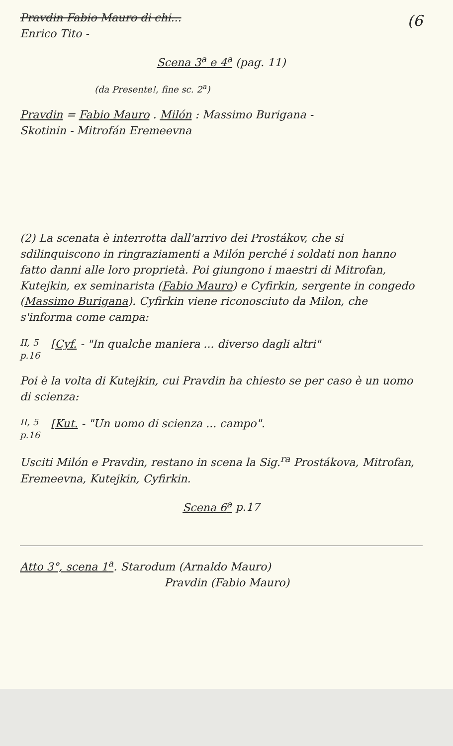Pravdin Fabio Mauro di chi...
Enrico Tito -
(6
Scena 3<sup>a</sup> e 4<sup>a</sup> (pag. 11)
(da Presente!, fine sc. 2<sup>a</sup>)
Pravdin = Fabio Mauro . Milón : Massimo Burigana -
Skotinin - Mitrofán Eremeevna
(2) La scenata è interrotta dall'arrivo dei Prostákov, che si sdilinquiscono in ringraziamenti a Milón perché i soldati non hanno fatto danni alle loro proprietà. Poi giungono i maestri di Mitrofan, Kutejkin, ex seminarista (Fabio Mauro) e Cyfirkin, sergente in congedo (Massimo Burigana). Cyfirkin viene riconosciuto da Milon, che s'informa come campa:
II, 5
p.16
[Cyf. - "In qualche maniera ... diverso dagli altri"
Poi è la volta di Kutejkin, cui Pravdin ha chiesto se per caso è un uomo di scienza:
II, 5
p.16
[Kut. - "Un uomo di scienza ... campo".
Usciti Milón e Pravdin, restano in scena la Sig.<sup>ra</sup> Prostákova, Mitrofan, Eremeevna, Kutejkin, Cyfirkin.
Scena 6<sup>a</sup> p.17
Atto 3°, scena 1<sup>a</sup>. Starodum (Arnaldo Mauro)
Pravdin (Fabio Mauro)